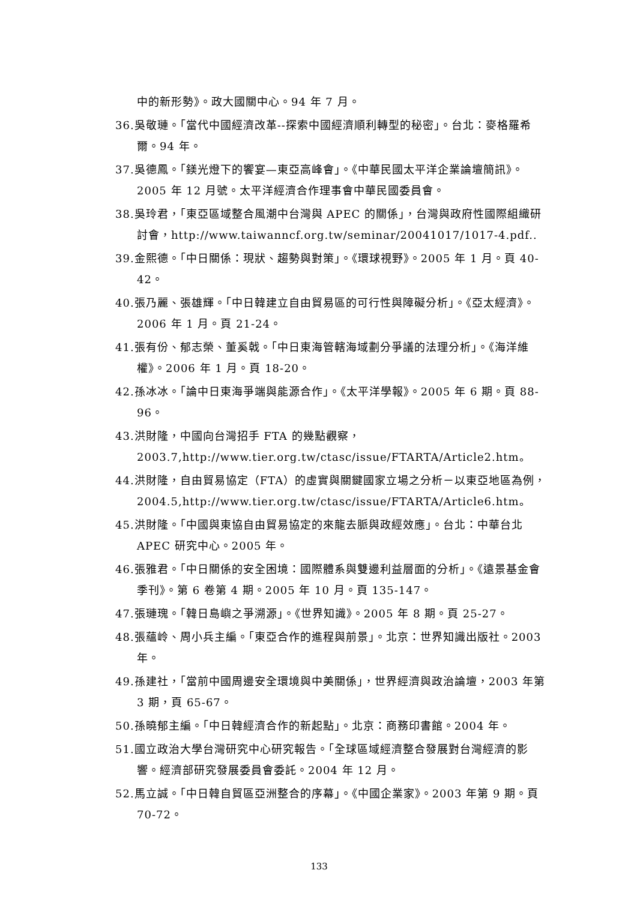中的新形勢》。政大國關中心。94 年 7 月。
36.吳敬璉。「當代中國經濟改革--探索中國經濟順利轉型的秘密」。台北：麥格羅希爾。94 年。
37.吳德鳳。「鎂光燈下的饗宴—東亞高峰會」。《中華民國太平洋企業論壇簡訊》。2005 年 12 月號。太平洋經濟合作理事會中華民國委員會。
38.吳玲君，「東亞區域整合風潮中台灣與 APEC 的關係」，台灣與政府性國際組織研討會，http://www.taiwanncf.org.tw/seminar/20041017/1017-4.pdf..
39.金熙德。「中日關係：現狀、趨勢與對策」。《環球視野》。2005 年 1 月。頁 40-42。
40.張乃麗、張雄輝。「中日韓建立自由貿易區的可行性與障礙分析」。《亞太經濟》。2006 年 1 月。頁 21-24。
41.張有份、郁志榮、董奚戟。「中日東海管轄海域劃分爭議的法理分析」。《海洋維權》。2006 年 1 月。頁 18-20。
42.孫冰冰。「論中日東海爭端與能源合作」。《太平洋學報》。2005 年 6 期。頁 88-96。
43.洪財隆，中國向台灣招手 FTA 的幾點觀察，
2003.7,http://www.tier.org.tw/ctasc/issue/FTARTA/Article2.htm。
44.洪財隆，自由貿易協定（FTA）的虛實與關鍵國家立場之分析－以東亞地區為例，2004.5,http://www.tier.org.tw/ctasc/issue/FTARTA/Article6.htm。
45.洪財隆。「中國與東協自由貿易協定的來龍去脈與政經效應」。台北：中華台北 APEC 研究中心。2005 年。
46.張雅君。「中日關係的安全困境：國際體系與雙邊利益層面的分析」。《遠景基金會季刊》。第 6 卷第 4 期。2005 年 10 月。頁 135-147。
47.張璉瑰。「韓日島嶼之爭溯源」。《世界知識》。2005 年 8 期。頁 25-27。
48.張蘊岭、周小兵主編。「東亞合作的進程與前景」。北京：世界知識出版社。2003 年。
49.孫建社，「當前中國周邊安全環境與中美關係」，世界經濟與政治論壇，2003 年第 3 期，頁 65-67。
50.孫曉郁主編。「中日韓經濟合作的新起點」。北京：商務印書館。2004 年。
51.國立政治大學台灣研究中心研究報告。「全球區域經濟整合發展對台灣經濟的影響。經濟部研究發展委員會委託。2004 年 12 月。
52.馬立誠。「中日韓自貿區亞洲整合的序幕」。《中國企業家》。2003 年第 9 期。頁 70-72。
133